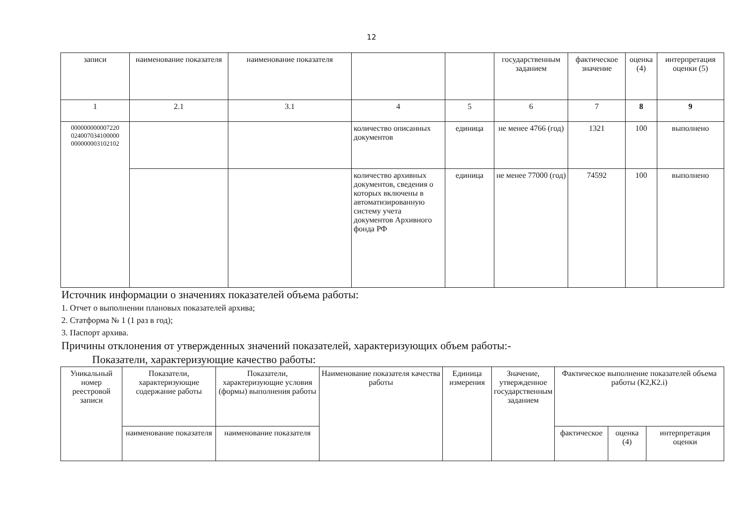12
| записи | наименование показателя | наименование показателя | | | государственным заданием | фактическое значение | оценка (4) | интерпретация оценки (5) |
| 1 | 2.1 | 3.1 | 4 | 5 | 6 | 7 | 8 | 9 |
| 000000000007220 024007034100000 000000003102102 | | | количество описанных документов | единица | не менее 4766 (год) | 1321 | 100 | выполнено |
| | | | количество архивных документов, сведения о которых включены в автоматизированную систему учета документов Архивного фонда РФ | единица | не менее 77000 (год) | 74592 | 100 | выполнено |
Источник информации о значениях показателей объема работы:
1. Отчет о выполнении плановых показателей архива;
2. Статформа № 1 (1 раз в год);
3. Паспорт архива.
Причины отклонения от утвержденных значений показателей, характеризующих объем работы:-
Показатели, характеризующие качество работы:
| Уникальный номер реестровой записи | Показатели, характеризующие содержание работы | Показатели, характеризующие условия (формы) выполнения работы | Наименование показателя качества работы | Единица измерения | Значение, утвержденное государственным заданием | Фактическое выполнение показателей объема работы (К2,К2.i) | | |
| | наименование показателя | наименование показателя | | | | фактическое | оценка (4) | интерпретация оценки |